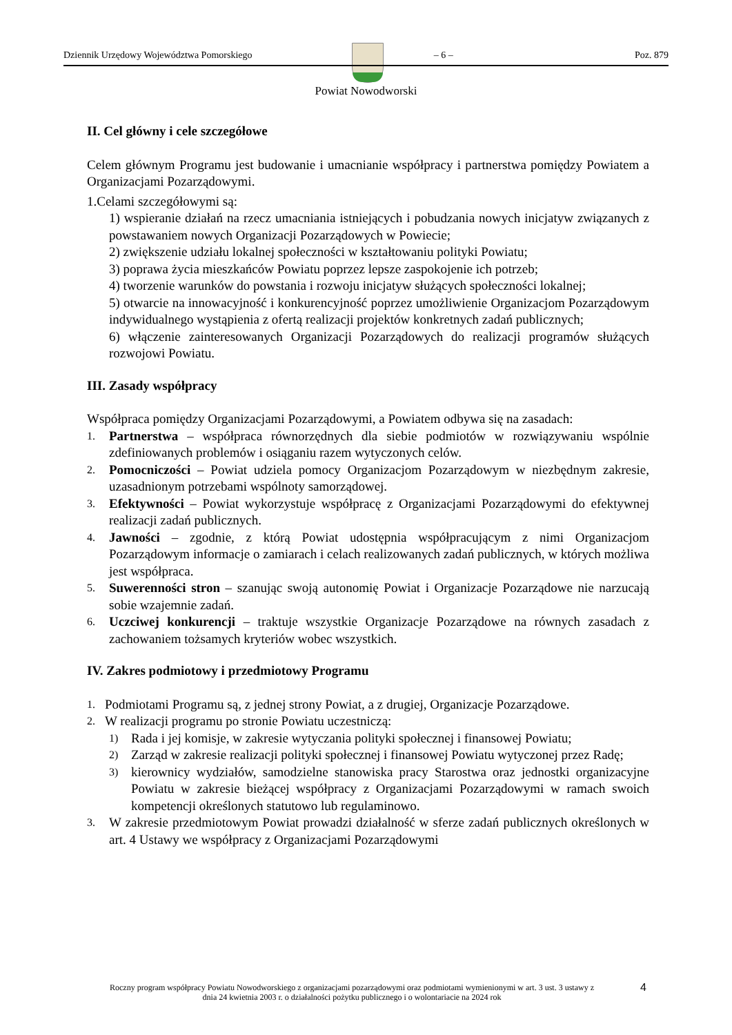Dziennik Urzędowy Województwa Pomorskiego – 6 – Poz. 879
Powiat Nowodworski
II. Cel główny i cele szczegółowe
Celem głównym Programu jest budowanie i umacnianie współpracy i partnerstwa pomiędzy Powiatem a Organizacjami Pozarządowymi.
1.Celami szczegółowymi są:
1) wspieranie działań na rzecz umacniania istniejących i pobudzania nowych inicjatyw związanych z powstawaniem nowych Organizacji Pozarządowych w Powiecie;
2) zwiększenie udziału lokalnej społeczności w kształtowaniu polityki Powiatu;
3) poprawa życia mieszkańców Powiatu poprzez lepsze zaspokojenie ich potrzeb;
4) tworzenie warunków do powstania i rozwoju inicjatyw służących społeczności lokalnej;
5) otwarcie na innowacyjność i konkurencyjność poprzez umożliwienie Organizacjom Pozarządowym indywidualnego wystąpienia z ofertą realizacji projektów konkretnych zadań publicznych;
6) włączenie zainteresowanych Organizacji Pozarządowych do realizacji programów służących rozwojowi Powiatu.
III. Zasady współpracy
Współpraca pomiędzy Organizacjami Pozarządowymi, a Powiatem odbywa się na zasadach:
1. Partnerstwa – współpraca równorzędnych dla siebie podmiotów w rozwiązywaniu wspólnie zdefiniowanych problemów i osiąganiu razem wytyczonych celów.
2. Pomocniczości – Powiat udziela pomocy Organizacjom Pozarządowym w niezbędnym zakresie, uzasadnionym potrzebami wspólnoty samorządowej.
3. Efektywności – Powiat wykorzystuje współpracę z Organizacjami Pozarządowymi do efektywnej realizacji zadań publicznych.
4. Jawności – zgodnie, z którą Powiat udostępnia współpracującym z nimi Organizacjom Pozarządowym informacje o zamiarach i celach realizowanych zadań publicznych, w których możliwa jest współpraca.
5. Suwerenności stron – szanując swoją autonomię Powiat i Organizacje Pozarządowe nie narzucają sobie wzajemnie zadań.
6. Uczciwej konkurencji – traktuje wszystkie Organizacje Pozarządowe na równych zasadach z zachowaniem tożsamych kryteriów wobec wszystkich.
IV. Zakres podmiotowy i przedmiotowy Programu
1. Podmiotami Programu są, z jednej strony Powiat, a z drugiej, Organizacje Pozarządowe.
2. W realizacji programu po stronie Powiatu uczestniczą:
1) Rada i jej komisje, w zakresie wytyczania polityki społecznej i finansowej Powiatu;
2) Zarząd w zakresie realizacji polityki społecznej i finansowej Powiatu wytyczonej przez Radę;
3) kierownicy wydziałów, samodzielne stanowiska pracy Starostwa oraz jednostki organizacyjne Powiatu w zakresie bieżącej współpracy z Organizacjami Pozarządowymi w ramach swoich kompetencji określonych statutowo lub regulaminowo.
3. W zakresie przedmiotowym Powiat prowadzi działalność w sferze zadań publicznych określonych w art. 4 Ustawy we współpracy z Organizacjami Pozarządowymi
Roczny program współpracy Powiatu Nowodworskiego z organizacjami pozarządowymi oraz podmiotami wymienionymi w art. 3 ust. 3 ustawy z dnia 24 kwietnia 2003 r. o działalności pożytku publicznego i o wolontariacie na 2024 rok
4